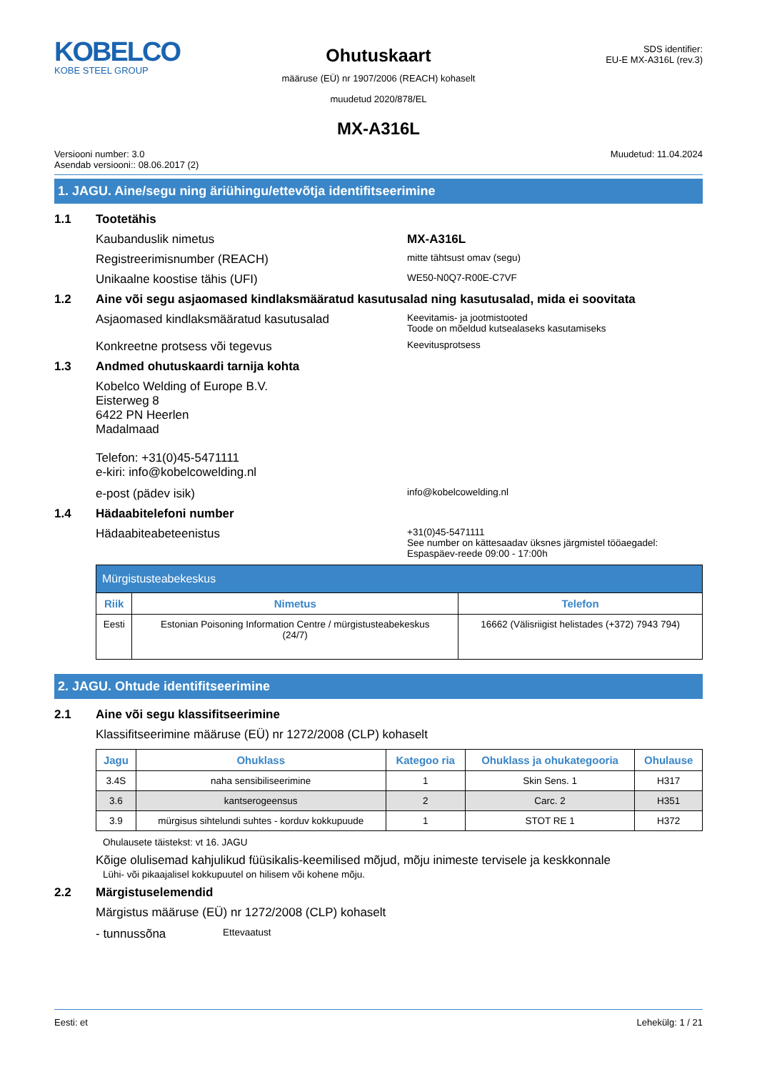KOBELCO
KOBE STEEL GROUP
Ohutuskaart
määruse (EÜ) nr 1907/2006 (REACH) kohaselt
muudetud 2020/878/EL
SDS identifier:
EU-E MX-A316L (rev.3)
MX-A316L
Versiooni number: 3.0
Asendab versiooni:: 08.06.2017 (2)
Muudetud: 11.04.2024
1. JAGU. Aine/segu ning äriühingu/ettevõtja identifitseerimine
1.1 Tootetähis
Kaubanduslik nimetus MX-A316L
Registreerimisnumber (REACH)
mitte tähtsust omav (segu)
Unikaalne koostise tähis (UFI)
WE50-N0Q7-R00E-C7VF
1.2 Aine või segu asjaomased kindlaksmääratud kasutusalad ning kasutusalad, mida ei soovitata
Asjaomased kindlaksmääratud kasutusalad
Keevitamis- ja jootmistooted
Toode on mõeldud kutsealaseks kasutamiseks
Konkreetne protsess või tegevus
Keevitusprotsess
1.3 Andmed ohutuskaardi tarnija kohta
Kobelco Welding of Europe B.V.
Eisterweg 8
6422 PN Heerlen
Madalmaad
Telefon: +31(0)45-5471111
e-kiri: info@kobelcowelding.nl
e-post (pädev isik)
info@kobelcowelding.nl
1.4 Hädaabitelefoni number
Hädaabiteabeteenistus
+31(0)45-5471111
See number on kättesaadav üksnes järgmistel tööaegadel:
Espaspäev-reede 09:00 - 17:00h
| Mürgistusteabekeskus | | |
| Riik | Nimetus | Telefon |
| Eesti | Estonian Poisoning Information Centre / mürgistusteabekeskus (24/7) | 16662 (Välisriigist helistades (+372) 7943 794) |
2. JAGU. Ohtude identifitseerimine
2.1 Aine või segu klassifitseerimine
Klassifitseerimine määruse (EÜ) nr 1272/2008 (CLP) kohaselt
| Jagu | Ohuklass | Kategoo ria | Ohuklass ja ohukategooria | Ohulause |
| --- | --- | --- | --- | --- |
| 3.4S | naha sensibiliseerimine | 1 | Skin Sens. 1 | H317 |
| 3.6 | kantserogeensus | 2 | Carc. 2 | H351 |
| 3.9 | mürgisus sihtelundi suhtes - korduv kokkupuude | 1 | STOT RE 1 | H372 |
Ohulausete täistekst: vt 16. JAGU
Kõige olulisemad kahjulikud füüsikalis-keemilised mõjud, mõju inimeste tervisele ja keskkonnale
Lühi- või pikaajalisel kokkupuutel on hilisem või kohene mõju.
2.2 Märgistuselemendid
Märgistus määruse (EÜ) nr 1272/2008 (CLP) kohaselt
- tunnussõna
Ettevaatust
Eesti: et Lehekülg: 1 / 21